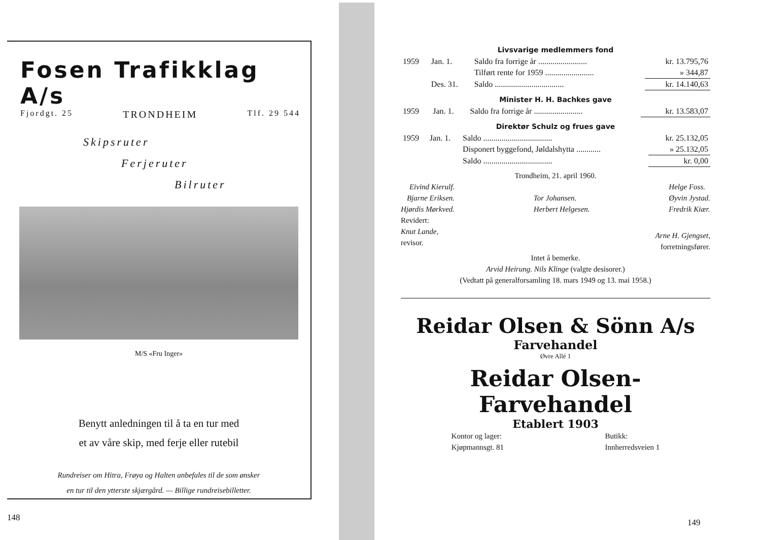Fosen Trafikklag A/s
Fjordgt. 25 TRONDHEIM Tlf. 29 544
Skipsruter
Ferjeruter
Bilruter
M/S «Fru Inger»
Benytt anledningen til å ta en tur med
et av våre skip, med ferje eller rutebil
Rundreiser om Hitra, Frøya og Halten anbefales til de som ønsker
en tur til den ytterste skjærgård. — Billige rundreisebilletter.
148
Livsvarige medlemmers fond
| 1959 | Jan. 1. | Saldo fra forrige år ........................ | kr. 13.795,76 |
| | | Tilført rente for 1959 ........................ | » 344,87 |
| | Des. 31. | Saldo .................................. | kr. 14.140,63 |
Minister H. H. Bachkes gave
| 1959 | Jan. 1. | Saldo fra forrige år ........................ | kr. 13.583,07 |
Direktør Schulz og frues gave
| 1959 | Jan. 1. | Saldo .................................. | kr. 25.132,05 |
| | | Disponert byggefond, Jøldalshytta ............ | » 25.132,05 |
| | | Saldo .................................. | kr. 0,00 |
Trondheim, 21. april 1960.
Eivind Kierulf.
Bjarne Eriksen.
Hjørdis Mørkved.
Tor Johansen.
Herbert Helgesen.
Helge Foss.
Øyvin Jystad.
Fredrik Kiær.
Revidert:
Knut Lande,
revisor.
Arne H. Gjengset,
forretningsfører.
Intet å bemerke.
Arvid Heirung. Nils Klinge (valgte desisorer.)
(Vedtatt på generalforsamling 18. mars 1949 og 13. mai 1958.)
Reidar Olsen & Sönn A/s
Farvehandel
Øvre Allé 1
Reidar Olsen-Farvehandel
Etablert 1903
Kontor og lager:
Kjøpmannsgt. 81
Butikk:
Innherredsveien 1
149